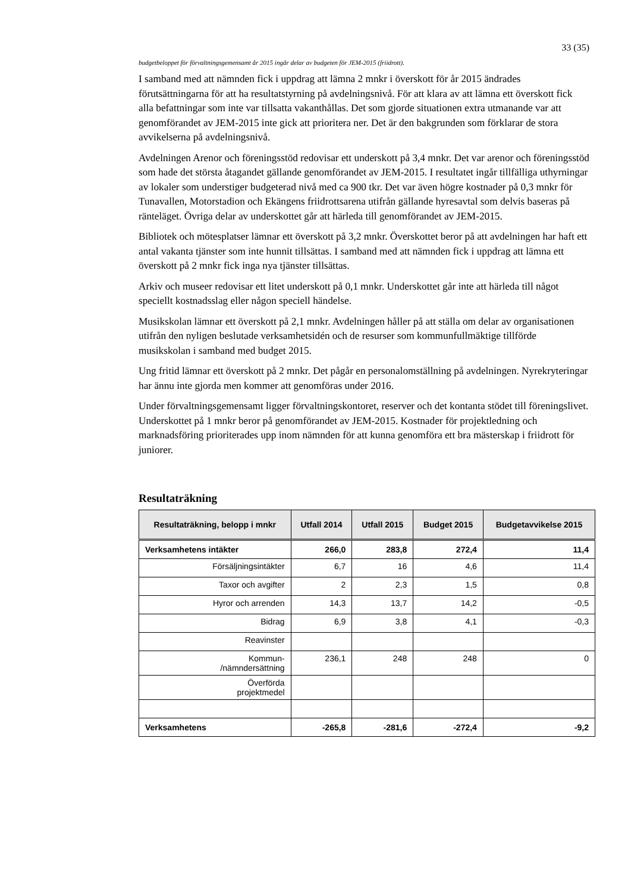33 (35)
budgetbeloppet för förvaltningsgemensamt år 2015 ingår delar av budgeten för JEM-2015 (friidrott).
I samband med att nämnden fick i uppdrag att lämna 2 mnkr i överskott för år 2015 ändrades förutsättningarna för att ha resultatstyrning på avdelningsnivå. För att klara av att lämna ett överskott fick alla befattningar som inte var tillsatta vakanthållas. Det som gjorde situationen extra utmanande var att genomförandet av JEM-2015 inte gick att prioritera ner. Det är den bakgrunden som förklarar de stora avvikelserna på avdelningsnivå.
Avdelningen Arenor och föreningsstöd redovisar ett underskott på 3,4 mnkr. Det var arenor och föreningsstöd som hade det största åtagandet gällande genomförandet av JEM-2015. I resultatet ingår tillfälliga uthyrningar av lokaler som understiger budgeterad nivå med ca 900 tkr. Det var även högre kostnader på 0,3 mnkr för Tunavallen, Motorstadion och Ekängens friidrottsarena utifrån gällande hyresavtal som delvis baseras på ränteläget. Övriga delar av underskottet går att härleda till genomförandet av JEM-2015.
Bibliotek och mötesplatser lämnar ett överskott på 3,2 mnkr. Överskottet beror på att avdelningen har haft ett antal vakanta tjänster som inte hunnit tillsättas. I samband med att nämnden fick i uppdrag att lämna ett överskott på 2 mnkr fick inga nya tjänster tillsättas.
Arkiv och museer redovisar ett litet underskott på 0,1 mnkr. Underskottet går inte att härleda till något speciellt kostnadsslag eller någon speciell händelse.
Musikskolan lämnar ett överskott på 2,1 mnkr. Avdelningen håller på att ställa om delar av organisationen utifrån den nyligen beslutade verksamhetsidén och de resurser som kommunfullmäktige tillförde musikskolan i samband med budget 2015.
Ung fritid lämnar ett överskott på 2 mnkr. Det pågår en personalomställning på avdelningen. Nyrekryteringar har ännu inte gjorda men kommer att genomföras under 2016.
Under förvaltningsgemensamt ligger förvaltningskontoret, reserver och det kontanta stödet till föreningslivet. Underskottet på 1 mnkr beror på genomförandet av JEM-2015. Kostnader för projektledning och marknadsföring prioriterades upp inom nämnden för att kunna genomföra ett bra mästerskap i friidrott för juniorer.
Resultaträkning
| Resultaträkning, belopp i mnkr | Utfall 2014 | Utfall 2015 | Budget 2015 | Budgetavvikelse 2015 |
| --- | --- | --- | --- | --- |
| Verksamhetens intäkter | 266,0 | 283,8 | 272,4 | 11,4 |
| Försäljningsintäkter | 6,7 | 16 | 4,6 | 11,4 |
| Taxor och avgifter | 2 | 2,3 | 1,5 | 0,8 |
| Hyror och arrenden | 14,3 | 13,7 | 14,2 | -0,5 |
| Bidrag | 6,9 | 3,8 | 4,1 | -0,3 |
| Reavinster | | | | |
| Kommun- /nämndersättning | 236,1 | 248 | 248 | 0 |
| Överförda projektmedel | | | | |
| Verksamhetens | -265,8 | -281,6 | -272,4 | -9,2 |